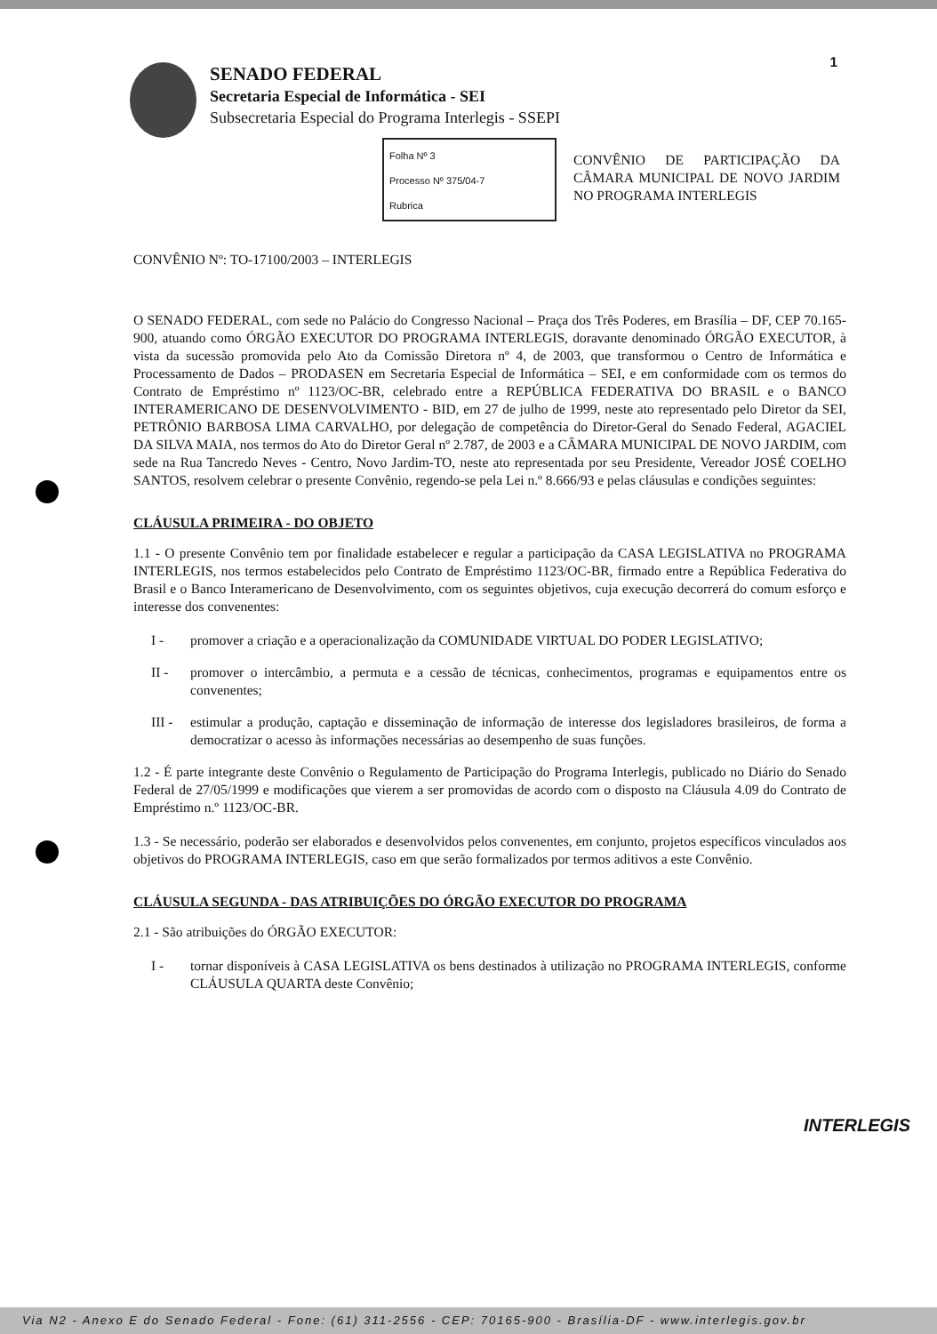1
SENADO FEDERAL
Secretaria Especial de Informática - SEI
Subsecretaria Especial do Programa Interlegis - SSEPI
Folha Nº 3
Processo Nº 375/04-7
Rubrica
CONVÊNIO DE PARTICIPAÇÃO DA CÂMARA MUNICIPAL DE NOVO JARDIM NO PROGRAMA INTERLEGIS
CONVÊNIO Nº: TO-17100/2003 – INTERLEGIS
O SENADO FEDERAL, com sede no Palácio do Congresso Nacional – Praça dos Três Poderes, em Brasília – DF, CEP 70.165-900, atuando como ÓRGÃO EXECUTOR DO PROGRAMA INTERLEGIS, doravante denominado ÓRGÃO EXECUTOR, à vista da sucessão promovida pelo Ato da Comissão Diretora nº 4, de 2003, que transformou o Centro de Informática e Processamento de Dados – PRODASEN em Secretaria Especial de Informática – SEI, e em conformidade com os termos do Contrato de Empréstimo nº 1123/OC-BR, celebrado entre a REPÚBLICA FEDERATIVA DO BRASIL e o BANCO INTERAMERICANO DE DESENVOLVIMENTO - BID, em 27 de julho de 1999, neste ato representado pelo Diretor da SEI, PETRÔNIO BARBOSA LIMA CARVALHO, por delegação de competência do Diretor-Geral do Senado Federal, AGACIEL DA SILVA MAIA, nos termos do Ato do Diretor Geral nº 2.787, de 2003 e a CÂMARA MUNICIPAL DE NOVO JARDIM, com sede na Rua Tancredo Neves - Centro, Novo Jardim-TO, neste ato representada por seu Presidente, Vereador JOSÉ COELHO SANTOS, resolvem celebrar o presente Convênio, regendo-se pela Lei n.º 8.666/93 e pelas cláusulas e condições seguintes:
CLÁUSULA PRIMEIRA - DO OBJETO
1.1 - O presente Convênio tem por finalidade estabelecer e regular a participação da CASA LEGISLATIVA no PROGRAMA INTERLEGIS, nos termos estabelecidos pelo Contrato de Empréstimo 1123/OC-BR, firmado entre a República Federativa do Brasil e o Banco Interamericano de Desenvolvimento, com os seguintes objetivos, cuja execução decorrerá do comum esforço e interesse dos convenentes:
I - promover a criação e a operacionalização da COMUNIDADE VIRTUAL DO PODER LEGISLATIVO;
II - promover o intercâmbio, a permuta e a cessão de técnicas, conhecimentos, programas e equipamentos entre os convenentes;
III - estimular a produção, captação e disseminação de informação de interesse dos legisladores brasileiros, de forma a democratizar o acesso às informações necessárias ao desempenho de suas funções.
1.2 - É parte integrante deste Convênio o Regulamento de Participação do Programa Interlegis, publicado no Diário do Senado Federal de 27/05/1999 e modificações que vierem a ser promovidas de acordo com o disposto na Cláusula 4.09 do Contrato de Empréstimo n.º 1123/OC-BR.
1.3 - Se necessário, poderão ser elaborados e desenvolvidos pelos convenentes, em conjunto, projetos específicos vinculados aos objetivos do PROGRAMA INTERLEGIS, caso em que serão formalizados por termos aditivos a este Convênio.
CLÁUSULA SEGUNDA - DAS ATRIBUIÇÕES DO ÓRGÃO EXECUTOR DO PROGRAMA
2.1 - São atribuições do ÓRGÃO EXECUTOR:
I - tornar disponíveis à CASA LEGISLATIVA os bens destinados à utilização no PROGRAMA INTERLEGIS, conforme CLÁUSULA QUARTA deste Convênio;
INTERLEGIS
Via N2 - Anexo E do Senado Federal - Fone: (61) 311-2556 - CEP: 70165-900 - Brasília-DF - www.interlegis.gov.br